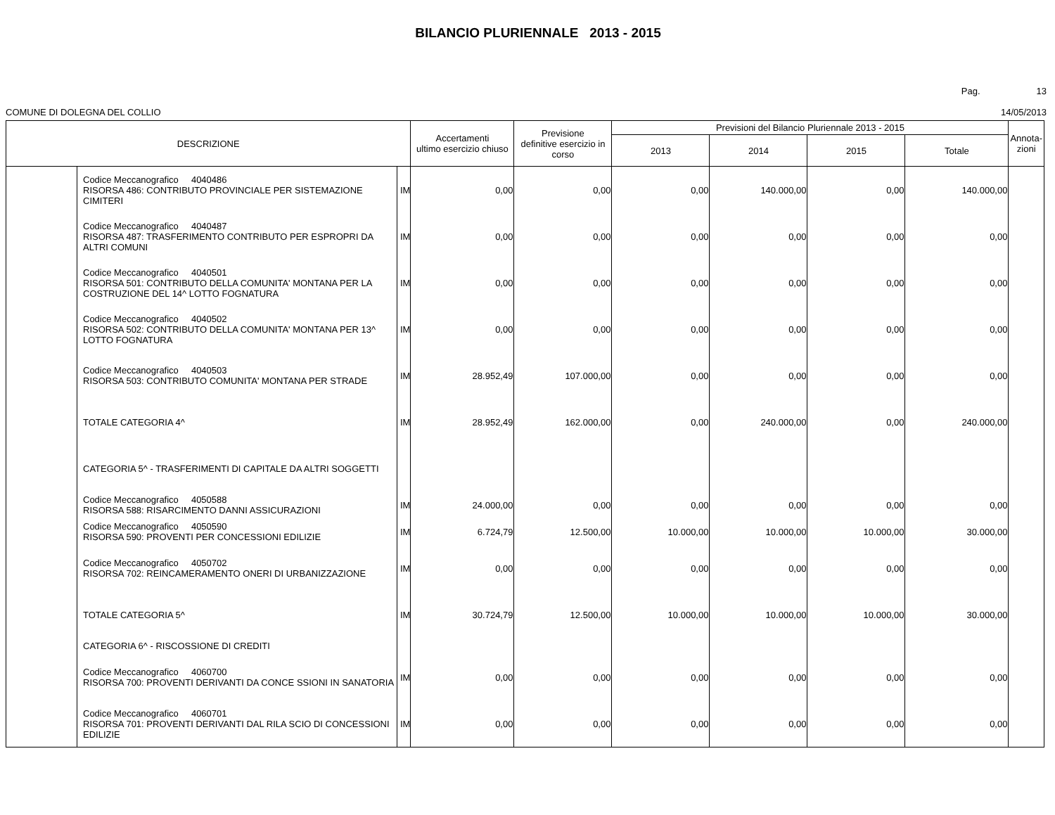BILANCIO PLURIENNALE 2013 - 2015
Pag. 13
COMUNE DI DOLEGNA DEL COLLIO 14/05/2013
| DESCRIZIONE | | | Accertamenti ultimo esercizio chiuso | Previsione definitive esercizio in corso | Previsioni del Bilancio Pluriennale 2013 - 2015 | | | | Annota- zioni |
| --- | --- | --- | --- | --- | --- | --- | --- | --- | --- |
| | | | | | 2013 | 2014 | 2015 | Totale | |
| | Codice Meccanografico 4040486 RISORSA 486: CONTRIBUTO PROVINCIALE PER SISTEMAZIONE CIMITERI | IM | 0,00 | 0,00 | 0,00 | 140.000,00 | 0,00 | 140.000,00 | |
| | Codice Meccanografico 4040487 RISORSA 487: TRASFERIMENTO CONTRIBUTO PER ESPROPRI DA ALTRI COMUNI | IM | 0,00 | 0,00 | 0,00 | 0,00 | 0,00 | 0,00 | |
| | Codice Meccanografico 4040501 RISORSA 501: CONTRIBUTO DELLA COMUNITA' MONTANA PER LA COSTRUZIONE DEL 14^ LOTTO FOGNATURA | IM | 0,00 | 0,00 | 0,00 | 0,00 | 0,00 | 0,00 | |
| | Codice Meccanografico 4040502 RISORSA 502: CONTRIBUTO DELLA COMUNITA' MONTANA PER 13^ LOTTO FOGNATURA | IM | 0,00 | 0,00 | 0,00 | 0,00 | 0,00 | 0,00 | |
| | Codice Meccanografico 4040503 RISORSA 503: CONTRIBUTO COMUNITA' MONTANA PER STRADE | IM | 28.952,49 | 107.000,00 | 0,00 | 0,00 | 0,00 | 0,00 | |
| | TOTALE CATEGORIA 4^ | IM | 28.952,49 | 162.000,00 | 0,00 | 240.000,00 | 0,00 | 240.000,00 | |
| | CATEGORIA 5^ - TRASFERIMENTI DI CAPITALE DA ALTRI SOGGETTI | | | | | | | | |
| | Codice Meccanografico 4050588 RISORSA 588: RISARCIMENTO DANNI ASSICURAZIONI | IM | 24.000,00 | 0,00 | 0,00 | 0,00 | 0,00 | 0,00 | |
| | Codice Meccanografico 4050590 RISORSA 590: PROVENTI PER CONCESSIONI EDILIZIE | IM | 6.724,79 | 12.500,00 | 10.000,00 | 10.000,00 | 10.000,00 | 30.000,00 | |
| | Codice Meccanografico 4050702 RISORSA 702: REINCAMERAMENTO ONERI DI URBANIZZAZIONE | IM | 0,00 | 0,00 | 0,00 | 0,00 | 0,00 | 0,00 | |
| | TOTALE CATEGORIA 5^ | IM | 30.724,79 | 12.500,00 | 10.000,00 | 10.000,00 | 10.000,00 | 30.000,00 | |
| | CATEGORIA 6^ - RISCOSSIONE DI CREDITI | | | | | | | | |
| | Codice Meccanografico 4060700 RISORSA 700: PROVENTI DERIVANTI DA CONCE SSIONI IN SANATORIA | IM | 0,00 | 0,00 | 0,00 | 0,00 | 0,00 | 0,00 | |
| | Codice Meccanografico 4060701 RISORSA 701: PROVENTI DERIVANTI DAL RILA SCIO DI CONCESSIONI EDILIZIE | IM | 0,00 | 0,00 | 0,00 | 0,00 | 0,00 | 0,00 | |